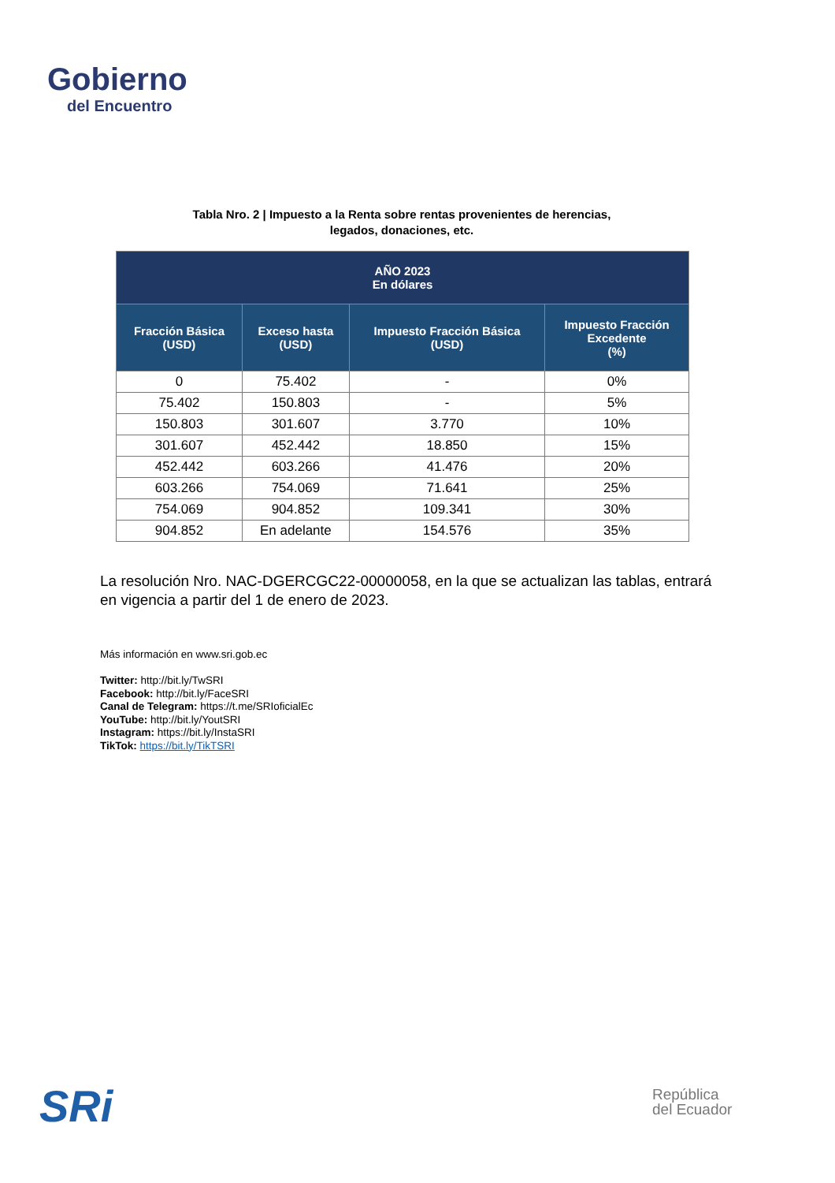Gobierno
del Encuentro
Tabla Nro. 2 | Impuesto a la Renta sobre rentas provenientes de herencias,
legados, donaciones, etc.
| AÑO 2023 En dólares | | | |
| --- | --- | --- | --- |
| Fracción Básica (USD) | Exceso hasta (USD) | Impuesto Fracción Básica (USD) | Impuesto Fracción Excedente (%) |
| 0 | 75.402 | - | 0% |
| 75.402 | 150.803 | - | 5% |
| 150.803 | 301.607 | 3.770 | 10% |
| 301.607 | 452.442 | 18.850 | 15% |
| 452.442 | 603.266 | 41.476 | 20% |
| 603.266 | 754.069 | 71.641 | 25% |
| 754.069 | 904.852 | 109.341 | 30% |
| 904.852 | En adelante | 154.576 | 35% |
La resolución Nro. NAC-DGERCGC22-00000058, en la que se actualizan las tablas, entrará en vigencia a partir del 1 de enero de 2023.
Más información en www.sri.gob.ec
Twitter: http://bit.ly/TwSRI
Facebook: http://bit.ly/FaceSRI
Canal de Telegram: https://t.me/SRIoficialEc
YouTube: http://bit.ly/YoutSRI
Instagram: https://bit.ly/InstaSRI
TikTok: https://bit.ly/TikTSRI
SRi
República
del Ecuador